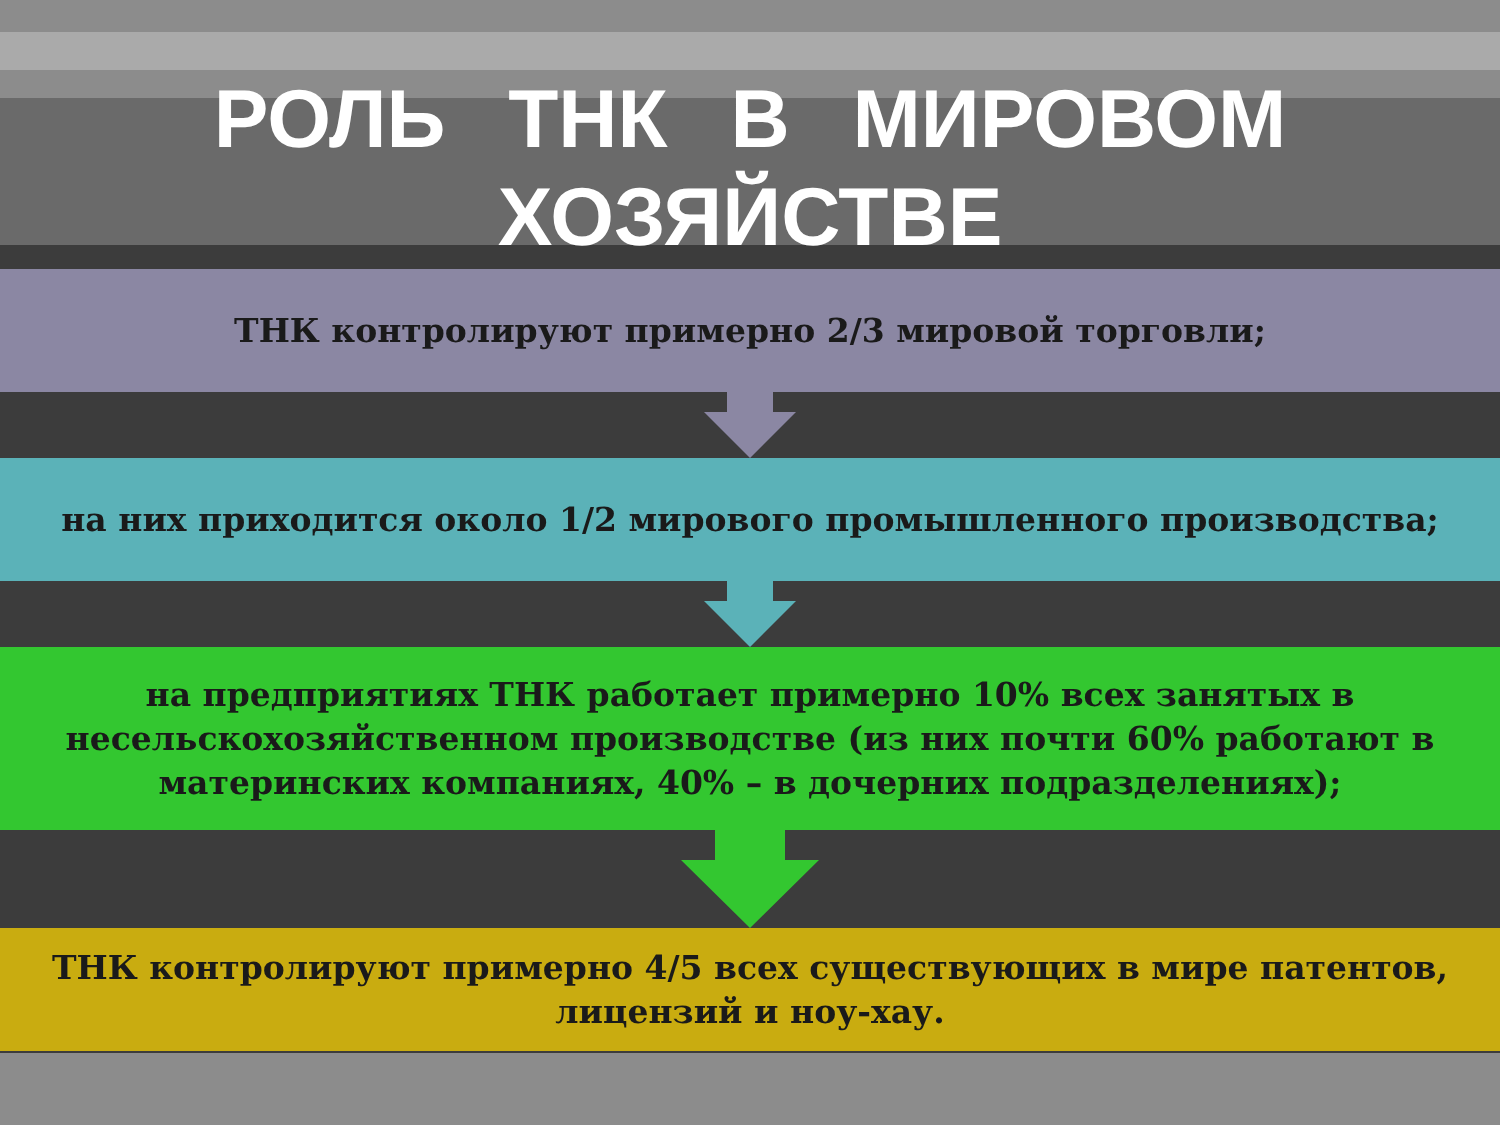РОЛЬ ТНК В МИРОВОМ ХОЗЯЙСТВЕ
ТНК контролируют примерно 2/3 мировой торговли;
на них приходится около 1/2 мирового промышленного производства;
на предприятиях ТНК работает примерно 10% всех занятых в несельскохозяйственном производстве (из них почти 60% работают в материнских компаниях, 40% – в дочерних подразделениях);
ТНК контролируют примерно 4/5 всех существующих в мире патентов, лицензий и ноу-хау.